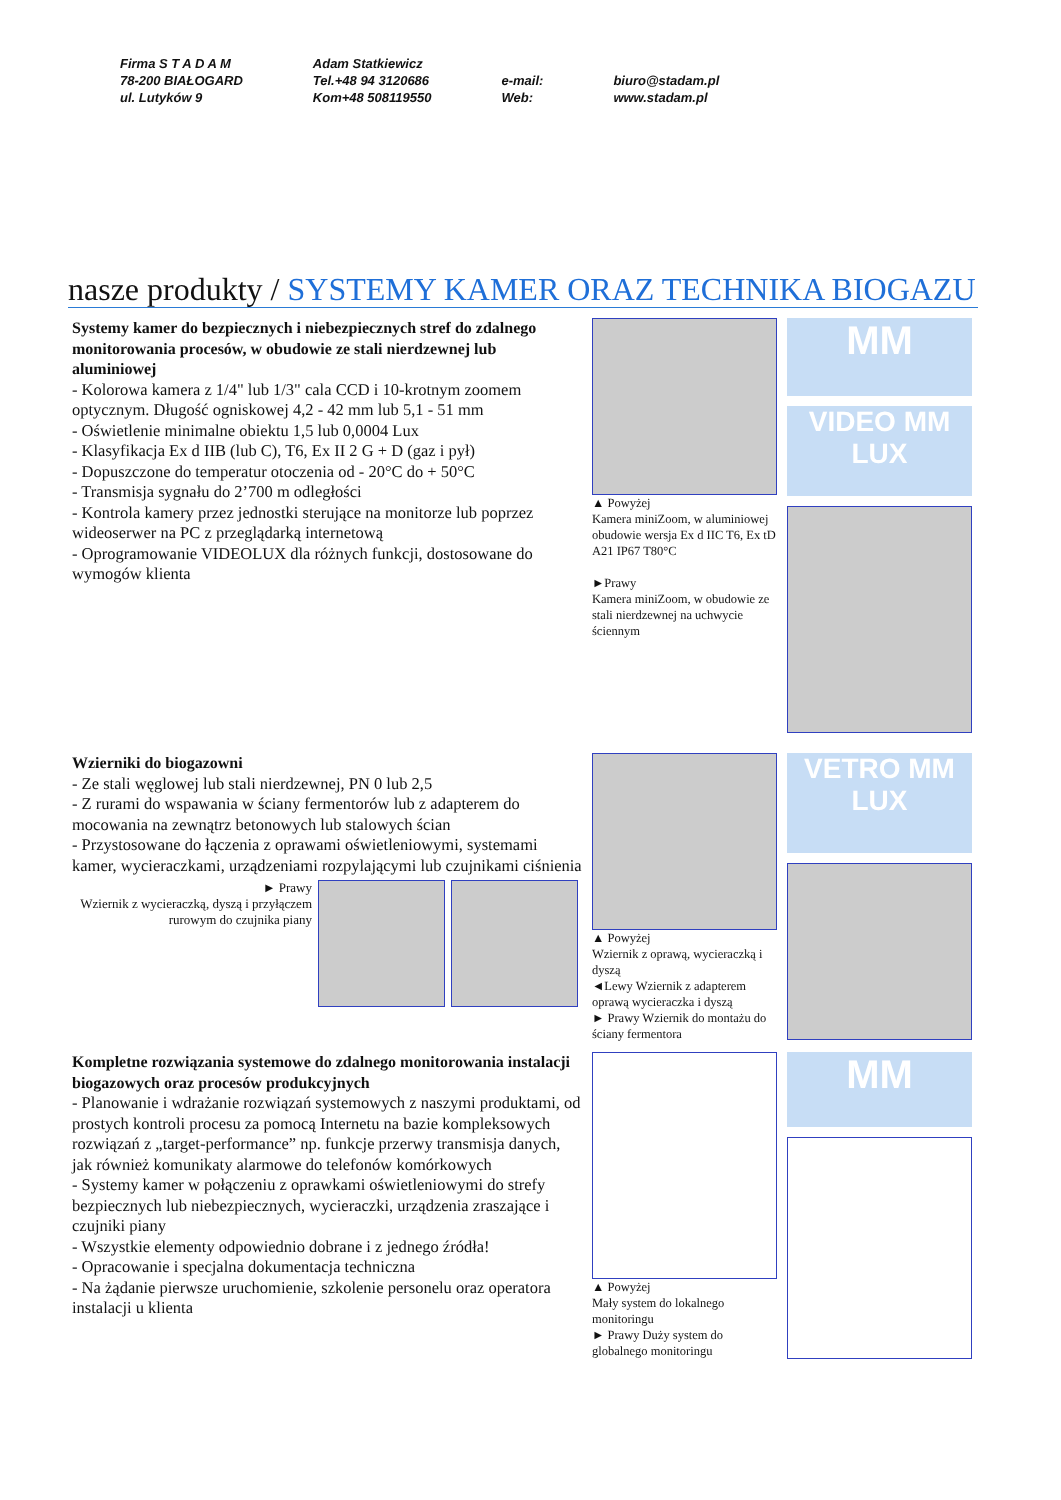Firma S T A D A M
78-200 BIAŁOGARD
ul. Lutyków 9
Adam Statkiewicz
Tel.+48 94 3120686
Kom+48 508119550
e-mail:
Web:
biuro@stadam.pl
www.stadam.pl
nasze produkty / SYSTEMY KAMER ORAZ TECHNIKA BIOGAZU
Systemy kamer do bezpiecznych i niebezpiecznych stref do zdalnego monitorowania procesów, w obudowie ze stali nierdzewnej lub aluminiowej
- Kolorowa kamera z 1/4" lub 1/3" cala CCD i 10-krotnym zoomem optycznym. Długość ogniskowej 4,2 - 42 mm lub 5,1 - 51 mm
- Oświetlenie minimalne obiektu 1,5 lub 0,0004 Lux
- Klasyfikacja Ex d IIB (lub C), T6, Ex II 2 G + D (gaz i pył)
- Dopuszczone do temperatur otoczenia od - 20°C do + 50°C
- Transmisja sygnału do 2’700 m odległości
- Kontrola kamery przez jednostki sterujące na monitorze lub poprzez wideoserwer na PC z przeglądarką internetową
- Oprogramowanie VIDEOLUX dla różnych funkcji, dostosowane do wymogów klienta
▲ Powyżej
Kamera miniZoom, w aluminiowej obudowie wersja Ex d IIC T6, Ex tD A21 IP67 T80°C
►Prawy
Kamera miniZoom, w obudowie ze stali nierdzewnej na uchwycie ściennym
MM
VIDEO MM LUX
Wzierniki do biogazowni
- Ze stali węglowej lub stali nierdzewnej, PN 0 lub 2,5
- Z rurami do wspawania w ściany fermentorów lub z adapterem do mocowania na zewnątrz betonowych lub stalowych ścian
- Przystosowane do łączenia z oprawami oświetleniowymi, systemami kamer, wycieraczkami, urządzeniami rozpylającymi lub czujnikami ciśnienia
► Prawy
Wziernik z wycieraczką, dyszą i przyłączem rurowym do czujnika piany
▲ Powyżej
Wziernik z oprawą, wycieraczką i dyszą
◄Lewy Wziernik z adapterem oprawą wycieraczka i dyszą
► Prawy Wziernik do montażu do ściany fermentora
VETRO MM LUX
Kompletne rozwiązania systemowe do zdalnego monitorowania instalacji biogazowych oraz procesów produkcyjnych
- Planowanie i wdrażanie rozwiązań systemowych z naszymi produktami, od prostych kontroli procesu za pomocą Internetu na bazie kompleksowych rozwiązań z „target-performance” np. funkcje przerwy transmisja danych, jak również komunikaty alarmowe do telefonów komórkowych
- Systemy kamer w połączeniu z oprawkami oświetleniowymi do strefy bezpiecznych lub niebezpiecznych, wycieraczki, urządzenia zraszające i czujniki piany
- Wszystkie elementy odpowiednio dobrane i z jednego źródła!
- Opracowanie i specjalna dokumentacja techniczna
- Na żądanie pierwsze uruchomienie, szkolenie personelu oraz operatora instalacji u klienta
▲ Powyżej
Mały system do lokalnego monitoringu
► Prawy Duży system do globalnego monitoringu
MM